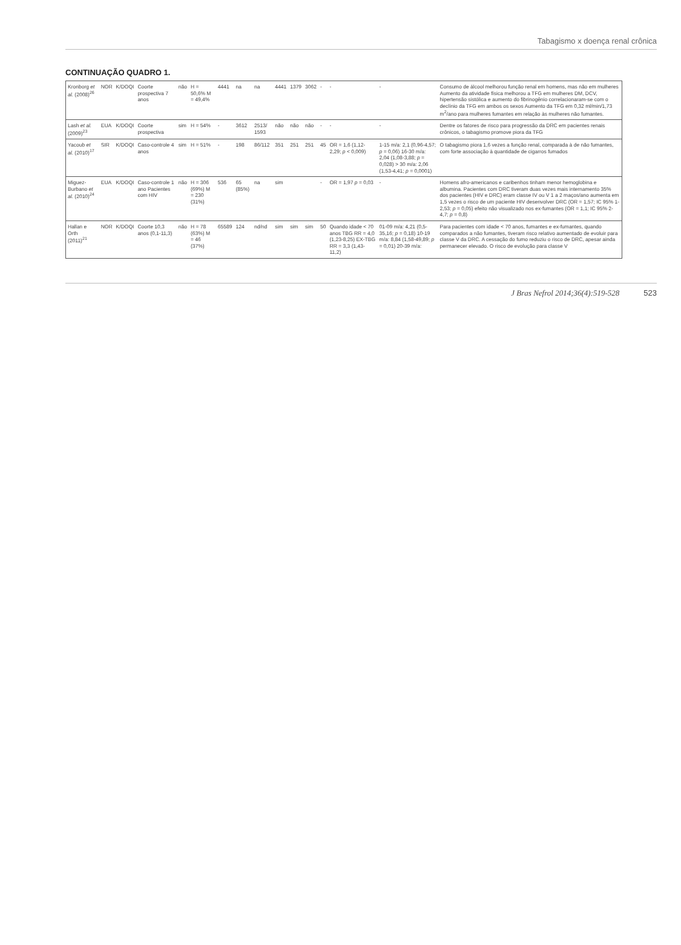Tabagismo x doença renal crônica
CONTINUAÇÃO QUADRO 1.
| Kronborg et al. (2008)<sup>26</sup> | NOR | K/DOQI | Coorte prospectiva 7 anos | não | H = 50,6% M = 49,4% | 4441 | na | na | 4441 | 1379 | 3062 | - | - | - | Consumo de álcool melhorou função renal em homens, mas não em mulheres Aumento da atividade física melhorou a TFG em mulheres DM, DCV, hipertensão sistólica e aumento do fibrinogênio correlacionaram-se com o declínio da TFG em ambos os sexos Aumento da TFG em 0,32 ml/min/1,73 m<sup>2</sup>/ano para mulheres fumantes em relação às mulheres não fumantes. |
| Lash et al. (2009)<sup>23</sup> | EUA | K/DOQI | Coorte prospectiva | sim | H = 54% | - | 3612 | 2513/ 1593 | não | não | não | - | - | - | Dentre os fatores de risco para progressão da DRC em pacientes renais crônicos, o tabagismo promove piora da TFG |
| Yacoub et al. (2010)<sup>17</sup> | SIR | K/DOQI | Caso-controle 4 anos | sim | H = 51% | - | 198 | 86/112 | 351 | 251 | 251 | 45 | OR = 1,6 (1,12-2,29; p < 0,009) | 1-15 m/a: 2,1 (0,96-4,57; p = 0,06) 16-30 m/a: 2,04 (1,08-3,88; p = 0,028) > 30 m/a: 2,06 (1,53-4,41; p = 0,0001) | O tabagismo piora 1,6 vezes a função renal, comparada à de não fumantes, com forte associação à quantidade de cigarros fumados |
| Miguez-Burbano et al. (2010)<sup>24</sup> | EUA | K/DOQI | Caso-controle 1 ano Pacientes com HIV | não | H = 306 (69%) M = 230 (31%) | 536 | 65 (85%) | na | sim | | | - | OR = 1,97 p = 0,03 | - | Homens afro-americanos e caribenhos tinham menor hemoglobina e albumina. Pacientes com DRC tiveram duas vezes mais internamento 35% dos pacientes (HIV e DRC) eram classe IV ou V 1 a 2 maços/ano aumenta em 1,5 vezes o risco de um paciente HIV desenvolver DRC (OR = 1,57; IC 95% 1-2,53; p = 0,05) efeito não visualizado nos ex-fumantes (OR = 1,1; IC 95% 2-4,7; p = 0,8) |
| Hallan e Orth (2011)<sup>21</sup> | NOR | K/DOQI | Coorte 10,3 anos (0,1-11,3) | não | H = 78 (63%) M = 46 (37%) | 65589 | 124 | nd/nd | sim | sim | sim | 50 | Quando idade < 70 anos TBG RR = 4,0 (1,23-8,25) EX-TBG RR = 3,3 (1,43-11,2) | 01-09 m/a: 4,21 (0,5-35,16; p = 0,18) 10-19 m/a: 8,84 (1,58-49,89; p = 0,01) 20-39 m/a: | Para pacientes com idade < 70 anos, fumantes e ex-fumantes, quando comparados a não fumantes, tiveram risco relativo aumentado de evoluir para classe V da DRC. A cessação do fumo reduziu o risco de DRC, apesar ainda permanecer elevado. O risco de evolução para classe V |
J Bras Nefrol 2014;36(4):519-528 523